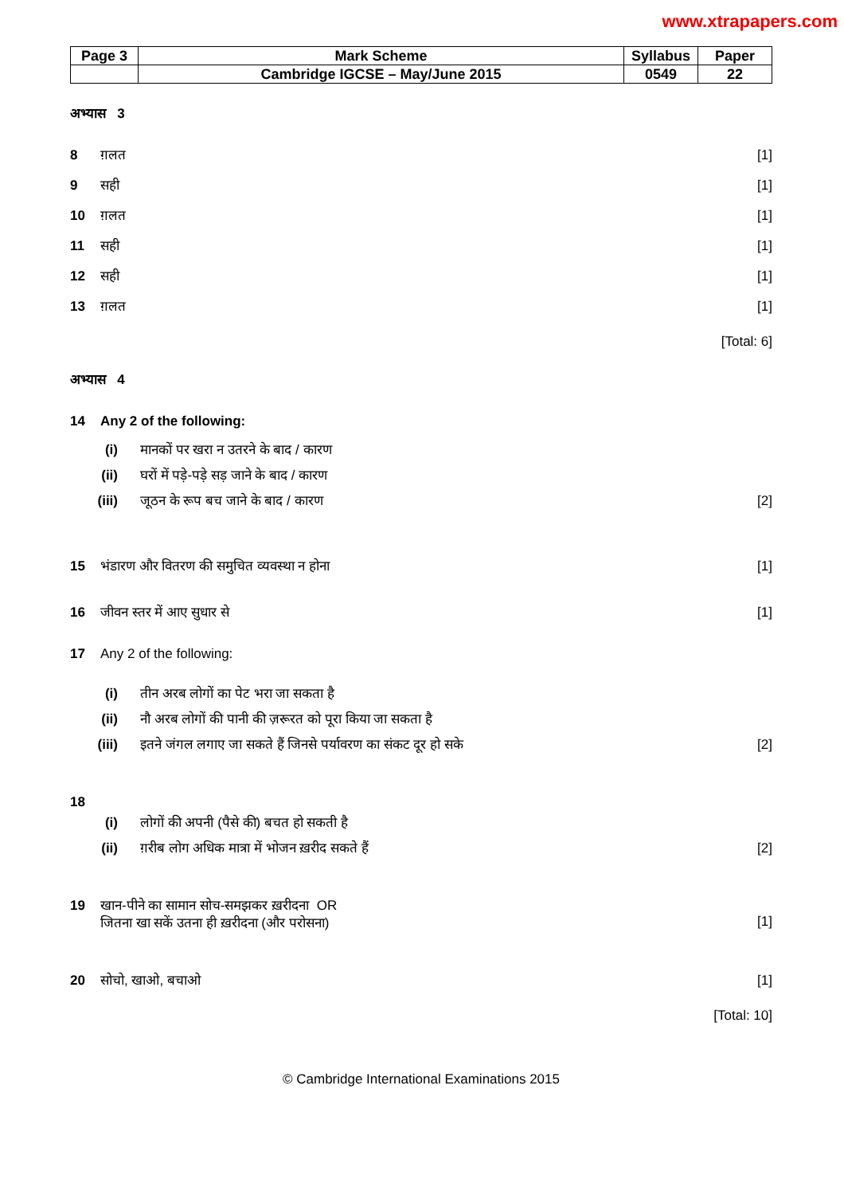www.xtrapapers.com
| Page 3 | Mark Scheme | Syllabus | Paper |
| | Cambridge IGCSE – May/June 2015 | 0549 | 22 |
अभ्यास 3
8 ग़लत [1]
9 सही [1]
10 ग़लत [1]
11 सही [1]
12 सही [1]
13 ग़लत [1]
[Total: 6]
अभ्यास 4
14 Any 2 of the following:
(i) मानकों पर खरा न उतरने के बाद / कारण
(ii) घरों में पड़े-पड़े सड़ जाने के बाद / कारण
(iii) जूठन के रूप बच जाने के बाद / कारण [2]
15 भंडारण और वितरण की समुचित व्यवस्था न होना [1]
16 जीवन स्तर में आए सुधार से [1]
17 Any 2 of the following:
(i) तीन अरब लोगों का पेट भरा जा सकता है
(ii) नौ अरब लोगों की पानी की ज़रूरत को पूरा किया जा सकता है
(iii) इतने जंगल लगाए जा सकते हैं जिनसे पर्यावरण का संकट दूर हो सके [2]
18
(i) लोगों की अपनी (पैसे की) बचत हो सकती है
(ii) ग़रीब लोग अधिक मात्रा में भोजन ख़रीद सकते हैं [2]
19 खान-पीने का सामान सोच-समझकर ख़रीदना OR
जितना खा सकें उतना ही ख़रीदना (और परोसना)
[1]
20 सोचो, खाओ, बचाओ [1]
[Total: 10]
© Cambridge International Examinations 2015